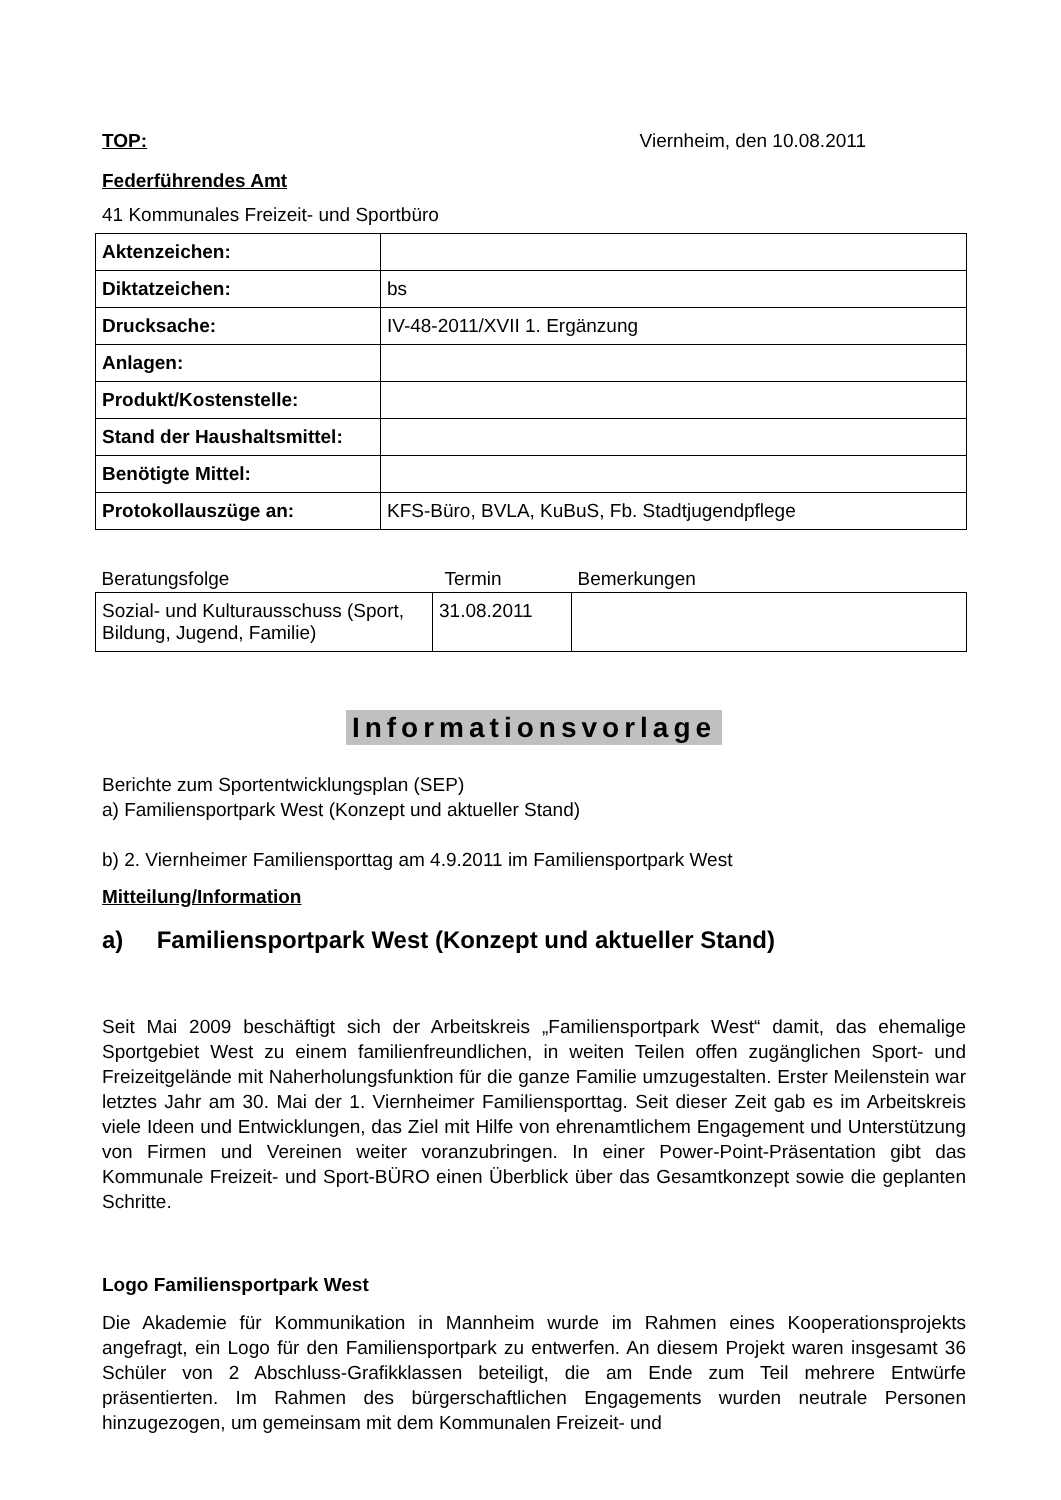TOP: Viernheim, den 10.08.2011
Federführendes Amt
41 Kommunales Freizeit- und Sportbüro
| Aktenzeichen: | |
| Diktatzeichen: | bs |
| Drucksache: | IV-48-2011/XVII 1. Ergänzung |
| Anlagen: | |
| Produkt/Kostenstelle: | |
| Stand der Haushaltsmittel: | |
| Benötigte Mittel: | |
| Protokollauszüge an: | KFS-Büro, BVLA, KuBuS, Fb. Stadtjugendpflege |
| Beratungsfolge | Termin | Bemerkungen |
| --- | --- | --- |
| Sozial- und Kulturausschuss (Sport, Bildung, Jugend, Familie) | 31.08.2011 | |
Informationsvorlage
Berichte zum Sportentwicklungsplan (SEP)
a) Familiensportpark West (Konzept und aktueller Stand)
b) 2. Viernheimer Familiensporttag am 4.9.2011 im Familiensportpark West
Mitteilung/Information
a) Familiensportpark West (Konzept und aktueller Stand)
Seit Mai 2009 beschäftigt sich der Arbeitskreis „Familiensportpark West“ damit, das ehemalige Sportgebiet West zu einem familienfreundlichen, in weiten Teilen offen zugänglichen Sport- und Freizeitgelände mit Naherholungsfunktion für die ganze Familie umzugestalten. Erster Meilenstein war letztes Jahr am 30. Mai der 1. Viernheimer Familiensporttag. Seit dieser Zeit gab es im Arbeitskreis viele Ideen und Entwicklungen, das Ziel mit Hilfe von ehrenamtlichem Engagement und Unterstützung von Firmen und Vereinen weiter voranzubringen. In einer Power-Point-Präsentation gibt das Kommunale Freizeit- und Sport-BÜRO einen Überblick über das Gesamtkonzept sowie die geplanten Schritte.
Logo Familiensportpark West
Die Akademie für Kommunikation in Mannheim wurde im Rahmen eines Kooperationsprojekts angefragt, ein Logo für den Familiensportpark zu entwerfen. An diesem Projekt waren insgesamt 36 Schüler von 2 Abschluss-Grafikklassen beteiligt, die am Ende zum Teil mehrere Entwürfe präsentierten. Im Rahmen des bürgerschaftlichen Engagements wurden neutrale Personen hinzugezogen, um gemeinsam mit dem Kommunalen Freizeit- und